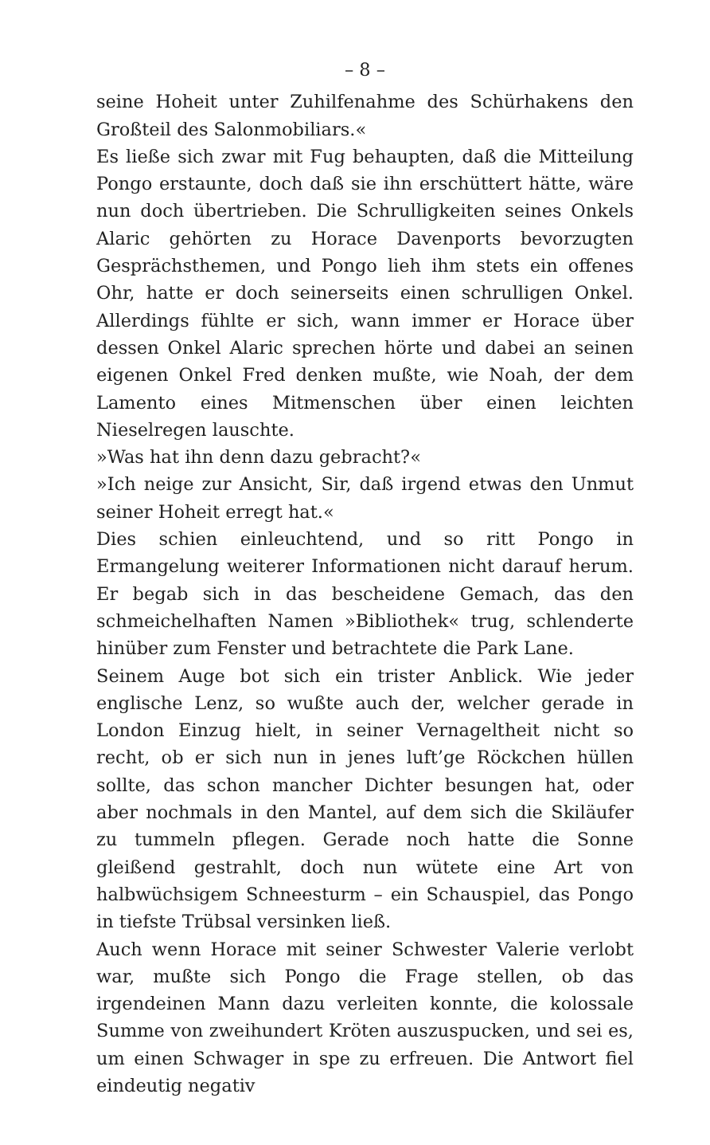– 8 –
seine Hoheit unter Zuhilfenahme des Schürhakens den Großteil des Salonmobiliars.«
Es ließe sich zwar mit Fug behaupten, daß die Mitteilung Pongo erstaunte, doch daß sie ihn erschüttert hätte, wäre nun doch übertrieben. Die Schrulligkeiten seines Onkels Alaric gehörten zu Horace Davenports bevorzugten Gesprächsthemen, und Pongo lieh ihm stets ein offenes Ohr, hatte er doch seinerseits einen schrulligen Onkel. Allerdings fühlte er sich, wann immer er Horace über dessen Onkel Alaric sprechen hörte und dabei an seinen eigenen Onkel Fred denken mußte, wie Noah, der dem Lamento eines Mitmenschen über einen leichten Nieselregen lauschte.
»Was hat ihn denn dazu gebracht?«
»Ich neige zur Ansicht, Sir, daß irgend etwas den Unmut seiner Hoheit erregt hat.«
Dies schien einleuchtend, und so ritt Pongo in Ermangelung weiterer Informationen nicht darauf herum. Er begab sich in das bescheidene Gemach, das den schmeichelhaften Namen »Bibliothek« trug, schlenderte hinüber zum Fenster und betrachtete die Park Lane.
Seinem Auge bot sich ein trister Anblick. Wie jeder englische Lenz, so wußte auch der, welcher gerade in London Einzug hielt, in seiner Vernageltheit nicht so recht, ob er sich nun in jenes luft’ge Röckchen hüllen sollte, das schon mancher Dichter besungen hat, oder aber nochmals in den Mantel, auf dem sich die Skiläufer zu tummeln pflegen. Gerade noch hatte die Sonne gleißend gestrahlt, doch nun wütete eine Art von halbwüchsigem Schneesturm – ein Schauspiel, das Pongo in tiefste Trübsal versinken ließ.
Auch wenn Horace mit seiner Schwester Valerie verlobt war, mußte sich Pongo die Frage stellen, ob das irgendeinen Mann dazu verleiten konnte, die kolossale Summe von zweihundert Kröten auszuspucken, und sei es, um einen Schwager in spe zu erfreuen. Die Antwort fiel eindeutig negativ